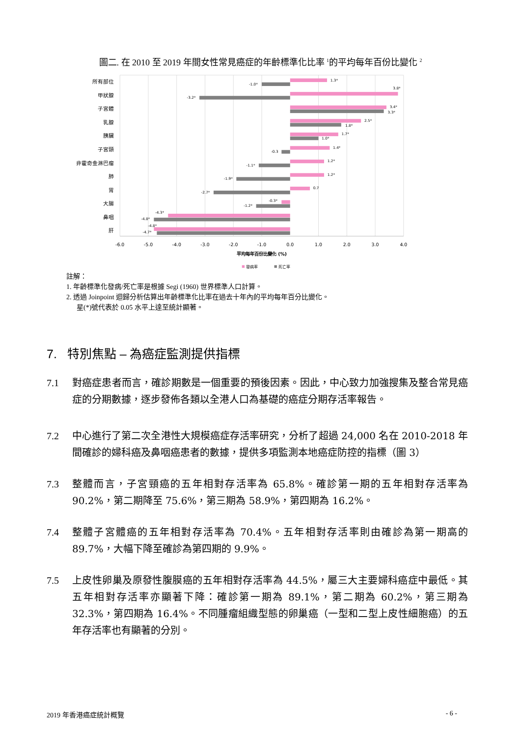圖二. 在 2010 至 2019 年間女性常見癌症的年齡標準化比率 <sup>1</sup>的平均每年百份比變化 <sup>2</sup>
所有部位
甲狀腺
子宮體
乳腺
胰臟
子宮頸
非霍奇金淋巴瘤
肺
胃
大腸
鼻咽
肝
1.3*
-1.0*
3.8*
-3.2*
3.4*
3.3*
2.5*
1.8*
1.7*
1.0*
1.4*
-0.3
1.2*
-1.1*
1.2*
-1.9*
0.7
-2.7*
-0.3*
-1.2*
-4.3*
-4.8*
-4.8*
-4.7*
-6.0
-5.0
-4.0
-3.0
-2.0
-1.0
0.0
1.0
2.0
3.0
4.0
平均每年百份比變化 (%)
發病率
死亡率
註解：
1. 年齡標準化發病/死亡率是根據 Segi (1960) 世界標準人口計算。
2. 透過 Joinpoint 迴歸分析估算出年齡標準化比率在過去十年內的平均每年百分比變化。
星(*)號代表於 0.05 水平上達至統計顯著。
7. 特別焦點 – 為癌症監測提供指標
7.1 對癌症患者而言，確診期數是一個重要的預後因素。因此，中心致力加強搜集及整合常見癌症的分期數據，逐步發佈各類以全港人口為基礎的癌症分期存活率報告。
7.2 中心進行了第二次全港性大規模癌症存活率研究，分析了超過 24,000 名在 2010-2018 年間確診的婦科癌及鼻咽癌患者的數據，提供多項監測本地癌症防控的指標（圖 3）
7.3 整體而言，子宮頸癌的五年相對存活率為 65.8%。確診第一期的五年相對存活率為 90.2%，第二期降至 75.6%，第三期為 58.9%，第四期為 16.2%。
7.4 整體子宮體癌的五年相對存活率為 70.4%。五年相對存活率則由確診為第一期高的 89.7%，大幅下降至確診為第四期的 9.9%。
7.5 上皮性卵巢及原發性腹膜癌的五年相對存活率為 44.5%，屬三大主要婦科癌症中最低。其五年相對存活率亦顯著下降：確診第一期為 89.1%，第二期為 60.2%，第三期為 32.3%，第四期為 16.4%。不同腫瘤組織型態的卵巢癌（一型和二型上皮性細胞癌）的五年存活率也有顯著的分別。
2019 年香港癌症統計概覽 - 6 -